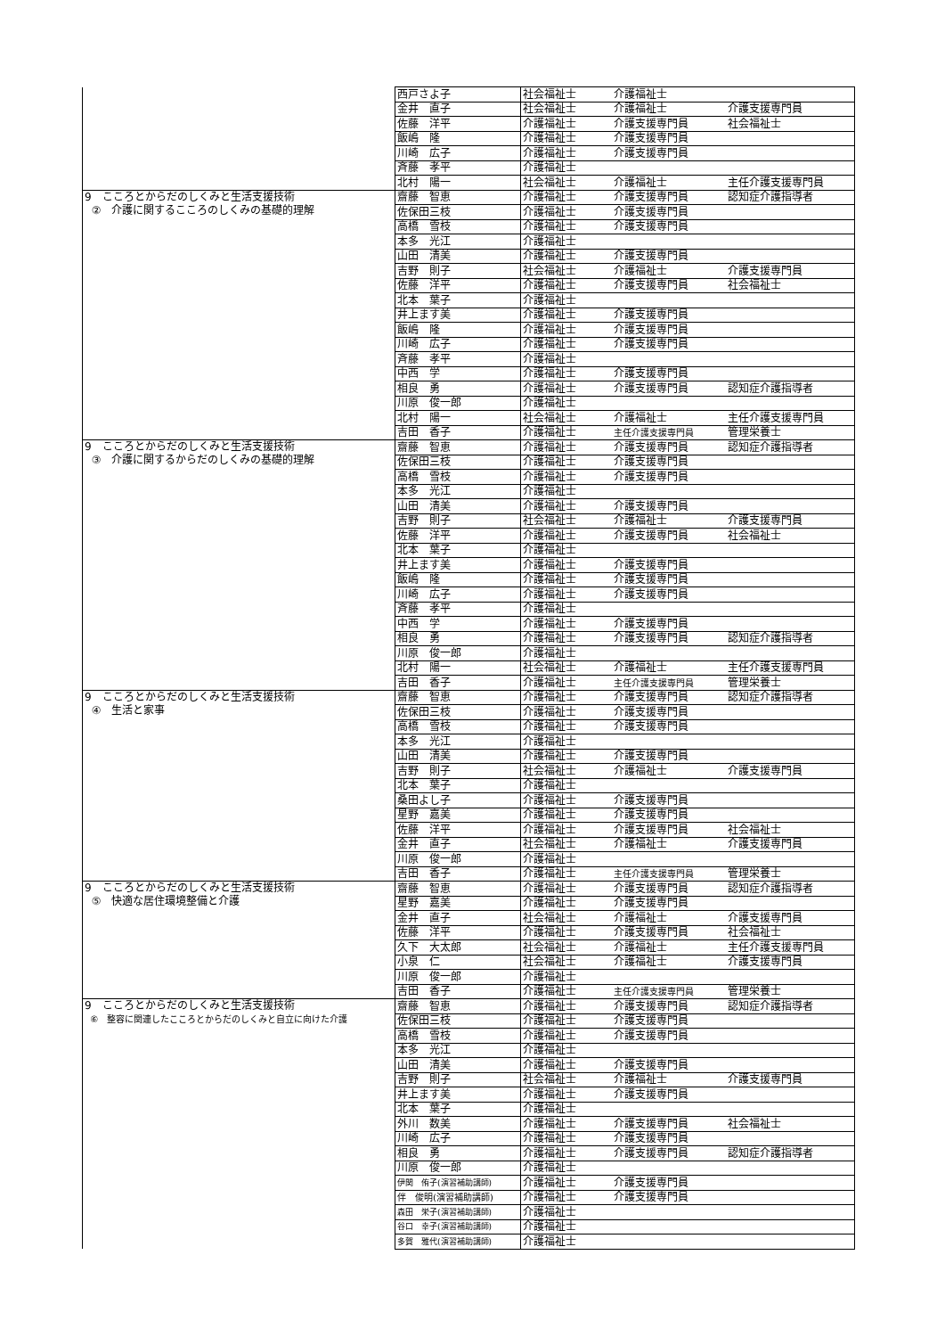| | 西戸さよ子 | 社会福祉士 | 介護福祉士 | |
| | 金井 直子 | 社会福祉士 | 介護福祉士 | 介護支援専門員 |
| | 佐藤 洋平 | 介護福祉士 | 介護支援専門員 | 社会福祉士 |
| | 飯嶋 隆 | 介護福祉士 | 介護支援専門員 | |
| | 川崎 広子 | 介護福祉士 | 介護支援専門員 | |
| | 斉藤 孝平 | 介護福祉士 | | |
| | 北村 陽一 | 社会福祉士 | 介護福祉士 | 主任介護支援専門員 |
| 9 こころとからだのしくみと生活支援技術 ② 介護に関するこころのしくみの基礎的理解 | 齋藤 智恵 | 介護福祉士 | 介護支援専門員 | 認知症介護指導者 |
| | 佐保田三枝 | 介護福祉士 | 介護支援専門員 | |
| | 高橋 雪枝 | 介護福祉士 | 介護支援専門員 | |
| | 本多 光江 | 介護福祉士 | | |
| | 山田 清美 | 介護福祉士 | 介護支援専門員 | |
| | 吉野 則子 | 社会福祉士 | 介護福祉士 | 介護支援専門員 |
| | 佐藤 洋平 | 介護福祉士 | 介護支援専門員 | 社会福祉士 |
| | 北本 葉子 | 介護福祉士 | | |
| | 井上ます美 | 介護福祉士 | 介護支援専門員 | |
| | 飯嶋 隆 | 介護福祉士 | 介護支援専門員 | |
| | 川崎 広子 | 介護福祉士 | 介護支援専門員 | |
| | 斉藤 孝平 | 介護福祉士 | | |
| | 中西 学 | 介護福祉士 | 介護支援専門員 | |
| | 相良 勇 | 介護福祉士 | 介護支援専門員 | 認知症介護指導者 |
| | 川原 俊一郎 | 介護福祉士 | | |
| | 北村 陽一 | 社会福祉士 | 介護福祉士 | 主任介護支援専門員 |
| | 吉田 香子 | 介護福祉士 | 主任介護支援専門員 | 管理栄養士 |
| 9 こころとからだのしくみと生活支援技術 ③ 介護に関するからだのしくみの基礎的理解 | 齋藤 智恵 | 介護福祉士 | 介護支援専門員 | 認知症介護指導者 |
| | 佐保田三枝 | 介護福祉士 | 介護支援専門員 | |
| | 高橋 雪枝 | 介護福祉士 | 介護支援専門員 | |
| | 本多 光江 | 介護福祉士 | | |
| | 山田 清美 | 介護福祉士 | 介護支援専門員 | |
| | 吉野 則子 | 社会福祉士 | 介護福祉士 | 介護支援専門員 |
| | 佐藤 洋平 | 介護福祉士 | 介護支援専門員 | 社会福祉士 |
| | 北本 葉子 | 介護福祉士 | | |
| | 井上ます美 | 介護福祉士 | 介護支援専門員 | |
| | 飯嶋 隆 | 介護福祉士 | 介護支援専門員 | |
| | 川崎 広子 | 介護福祉士 | 介護支援専門員 | |
| | 斉藤 孝平 | 介護福祉士 | | |
| | 中西 学 | 介護福祉士 | 介護支援専門員 | |
| | 相良 勇 | 介護福祉士 | 介護支援専門員 | 認知症介護指導者 |
| | 川原 俊一郎 | 介護福祉士 | | |
| | 北村 陽一 | 社会福祉士 | 介護福祉士 | 主任介護支援専門員 |
| | 吉田 香子 | 介護福祉士 | 主任介護支援専門員 | 管理栄養士 |
| 9 こころとからだのしくみと生活支援技術 ④ 生活と家事 | 齋藤 智恵 | 介護福祉士 | 介護支援専門員 | 認知症介護指導者 |
| | 佐保田三枝 | 介護福祉士 | 介護支援専門員 | |
| | 高橋 雪枝 | 介護福祉士 | 介護支援専門員 | |
| | 本多 光江 | 介護福祉士 | | |
| | 山田 清美 | 介護福祉士 | 介護支援専門員 | |
| | 吉野 則子 | 社会福祉士 | 介護福祉士 | 介護支援専門員 |
| | 北本 葉子 | 介護福祉士 | | |
| | 桑田よし子 | 介護福祉士 | 介護支援専門員 | |
| | 星野 嘉美 | 介護福祉士 | 介護支援専門員 | |
| | 佐藤 洋平 | 介護福祉士 | 介護支援専門員 | 社会福祉士 |
| | 金井 直子 | 社会福祉士 | 介護福祉士 | 介護支援専門員 |
| | 川原 俊一郎 | 介護福祉士 | | |
| | 吉田 香子 | 介護福祉士 | 主任介護支援専門員 | 管理栄養士 |
| 9 こころとからだのしくみと生活支援技術 ⑤ 快適な居住環境整備と介護 | 齋藤 智恵 | 介護福祉士 | 介護支援専門員 | 認知症介護指導者 |
| | 星野 嘉美 | 介護福祉士 | 介護支援専門員 | |
| | 金井 直子 | 社会福祉士 | 介護福祉士 | 介護支援専門員 |
| | 佐藤 洋平 | 介護福祉士 | 介護支援専門員 | 社会福祉士 |
| | 久下 大太郎 | 社会福祉士 | 介護福祉士 | 主任介護支援専門員 |
| | 小泉 仁 | 社会福祉士 | 介護福祉士 | 介護支援専門員 |
| | 川原 俊一郎 | 介護福祉士 | | |
| | 吉田 香子 | 介護福祉士 | 主任介護支援専門員 | 管理栄養士 |
| 9 こころとからだのしくみと生活支援技術 ⑥ 整容に関連したこころとからだのしくみと自立に向けた介護 | 齋藤 智恵 | 介護福祉士 | 介護支援専門員 | 認知症介護指導者 |
| | 佐保田三枝 | 介護福祉士 | 介護支援専門員 | |
| | 高橋 雪枝 | 介護福祉士 | 介護支援専門員 | |
| | 本多 光江 | 介護福祉士 | | |
| | 山田 清美 | 介護福祉士 | 介護支援専門員 | |
| | 吉野 則子 | 社会福祉士 | 介護福祉士 | 介護支援専門員 |
| | 井上ます美 | 介護福祉士 | 介護支援専門員 | |
| | 北本 葉子 | 介護福祉士 | | |
| | 外川 数美 | 介護福祉士 | 介護支援専門員 | 社会福祉士 |
| | 川崎 広子 | 介護福祉士 | 介護支援専門員 | |
| | 相良 勇 | 介護福祉士 | 介護支援専門員 | 認知症介護指導者 |
| | 川原 俊一郎 | 介護福祉士 | | |
| | 伊関 侑子(演習補助講師) | 介護福祉士 | 介護支援専門員 | |
| | 伴 俊明(演習補助講師) | 介護福祉士 | 介護支援専門員 | |
| | 森田 栄子(演習補助講師) | 介護福祉士 | | |
| | 谷口 幸子(演習補助講師) | 介護福祉士 | | |
| | 多賀 雅代(演習補助講師) | 介護福祉士 | | |